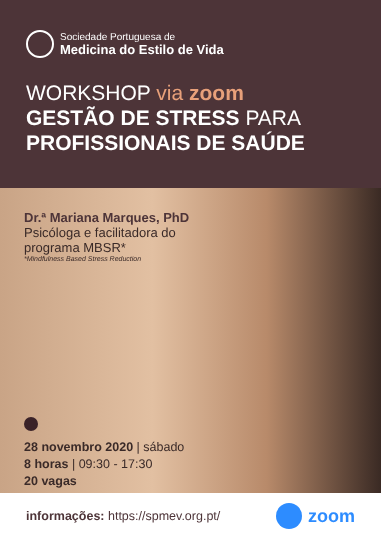Sociedade Portuguesa de
Medicina do Estilo de Vida
WORKSHOP via zoom
GESTÃO DE STRESS PARA
PROFISSIONAIS DE SAÚDE
Dr.ª Mariana Marques, PhD
Psicóloga e facilitadora do
programa MBSR*
*Mindfulness Based Stress Reduction
28 novembro 2020 | sábado
8 horas | 09:30 - 17:30
20 vagas
informações: https://spmev.org.pt/ zoom